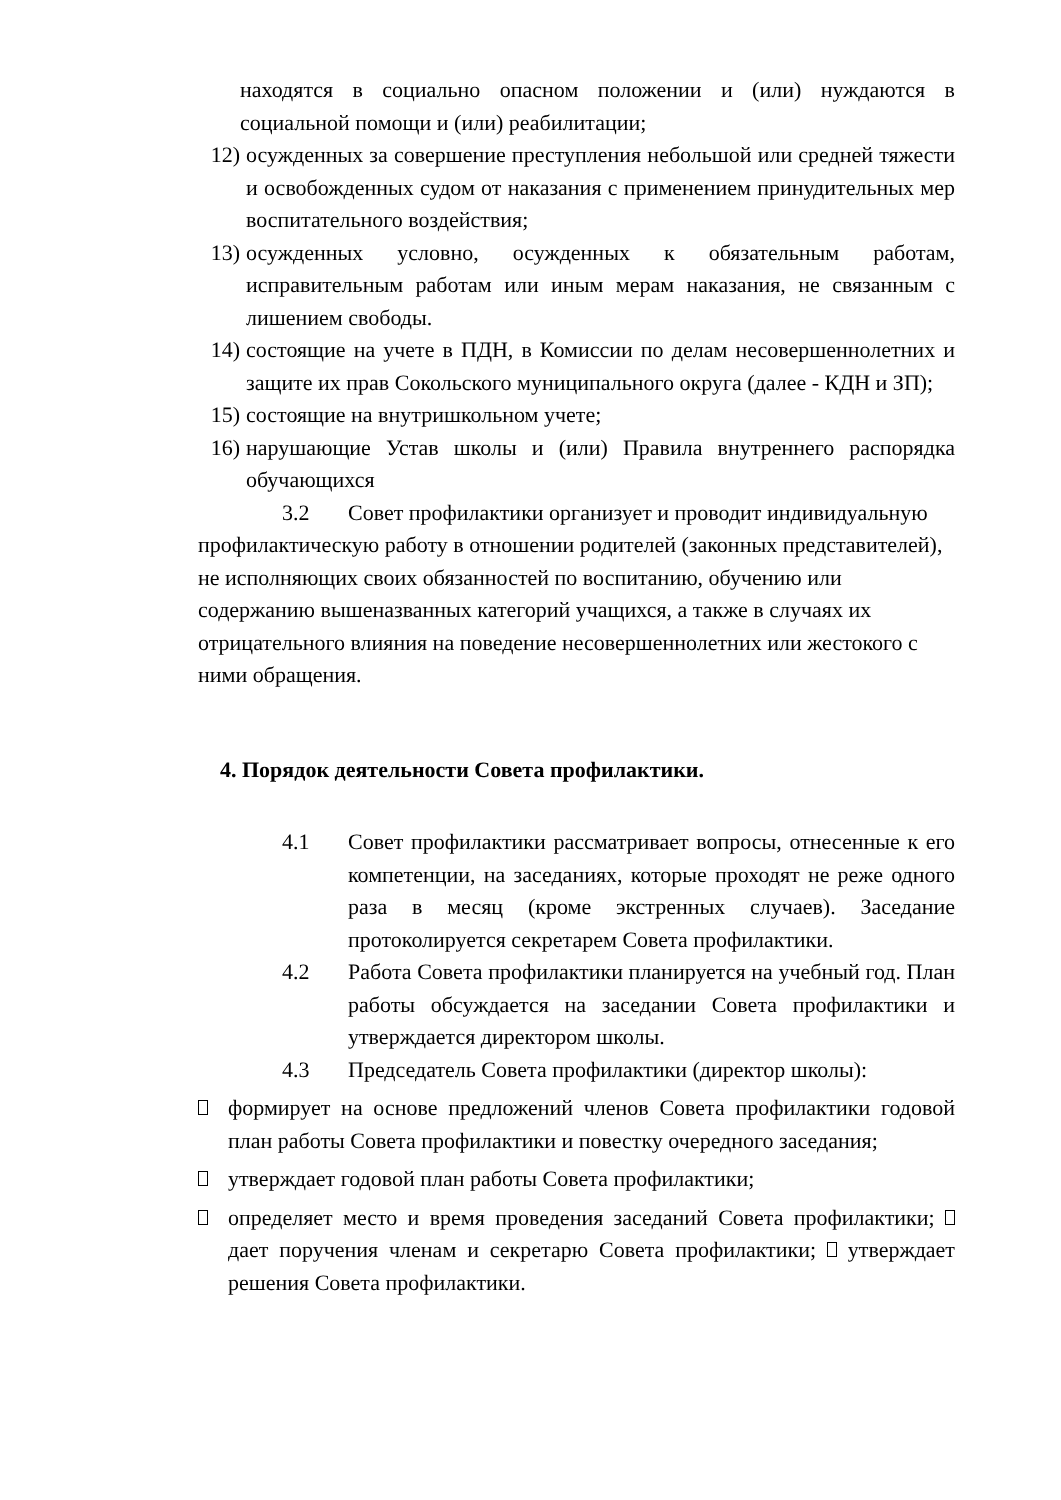находятся в социально опасном положении и (или) нуждаются в социальной помощи и (или) реабилитации;
12) осужденных за совершение преступления небольшой или средней тяжести и освобожденных судом от наказания с применением принудительных мер воспитательного воздействия;
13) осужденных условно, осужденных к обязательным работам, исправительным работам или иным мерам наказания, не связанным с лишением свободы.
14) состоящие на учете в ПДН, в Комиссии по делам несовершеннолетних и защите их прав Сокольского муниципального округа (далее - КДН и ЗП);
15) состоящие на внутришкольном учете;
16) нарушающие Устав школы и (или) Правила внутреннего распорядка обучающихся
3.2 Совет профилактики организует и проводит индивидуальную
профилактическую работу в отношении родителей (законных представителей), не исполняющих своих обязанностей по воспитанию, обучению или содержанию вышеназванных категорий учащихся, а также в случаях их отрицательного влияния на поведение несовершеннолетних или жестокого с ними обращения.
4. Порядок деятельности Совета профилактики.
4.1 Совет профилактики рассматривает вопросы, отнесенные к его компетенции, на заседаниях, которые проходят не реже одного раза в месяц (кроме экстренных случаев). Заседание протоколируется секретарем Совета профилактики.
4.2 Работа Совета профилактики планируется на учебный год. План работы обсуждается на заседании Совета профилактики и утверждается директором школы.
4.3 Председатель Совета профилактики (директор школы):
формирует на основе предложений членов Совета профилактики годовой план работы Совета профилактики и повестку очередного заседания;
утверждает годовой план работы Совета профилактики;
определяет место и время проведения заседаний Совета профилактики; дает поручения членам и секретарю Совета профилактики; утверждает решения Совета профилактики.